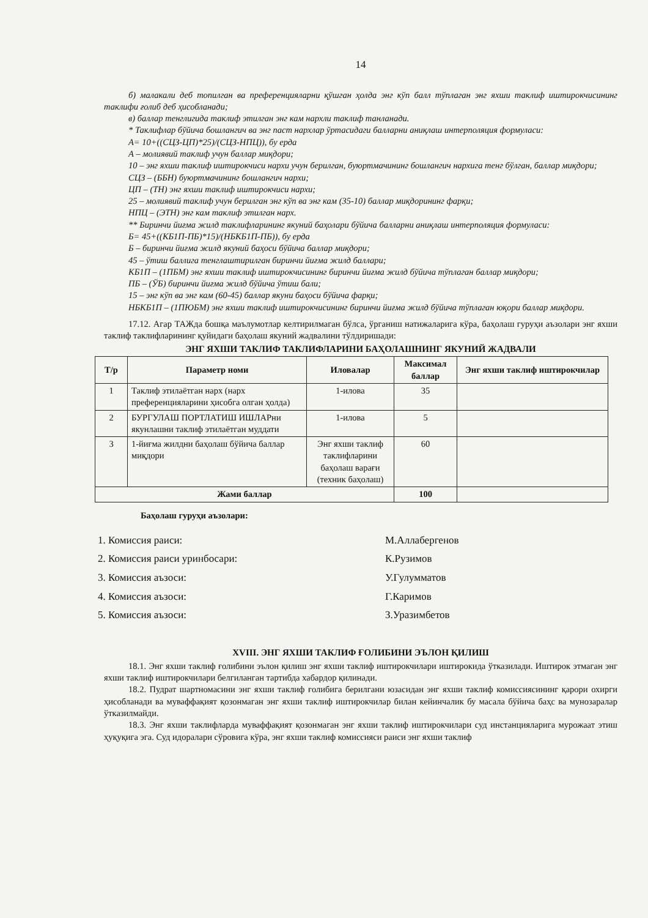14
б) малакали деб топилган ва преференцияларни қўшган ҳолда энг кўп балл тўплаган энг яхши таклиф иштирокчисининг таклифи ғолиб деб ҳисобланади;
в) баллар тенглигида таклиф этилган энг кам нархли таклиф танланади.
* Таклифлар бўйича бошлангич ва энг паст нархлар ўртасидаги балларни аниқлаш интерполяция формуласи:
А= 10+((СЦЗ-ЦП)*25)/(СЦЗ-НПЦ)), бу ерда
А – молиявий таклиф учун баллар миқдори;
10 – энг яхши таклиф иштирокчиси нархи учун берилган, буюртмачининг бошлангич нархига тенг бўлган, баллар миқдори;
СЦЗ – (ББН) буюртмачининг бошлангич нархи;
ЦП – (ТН) энг яхши таклиф иштирокчиси нархи;
25 – молиявий таклиф учун берилган энг кўп ва энг кам (35-10) баллар миқдорининг фарқи;
НПЦ – (ЭТН) энг кам таклиф этилган нарх.
** Биринчи йиғма жилд таклифларининг якуний баҳолари бўйича балларни аниқлаш интерполяция формуласи:
Б= 45+((КБ1П-ПБ)*15)/(НБКБ1П-ПБ)), бу ерда
Б – биринчи йиғма жилд якуний баҳоси бўйича баллар миқдори;
45 – ўтиш баллига тенглаштирилган биринчи йиғма жилд баллари;
КБ1П – (1ПБМ) энг яхши таклиф иштирокчисининг биринчи йиғма жилд бўйича тўплаган баллар миқдори;
ПБ – (ЎБ) биринчи йиғма жилд бўйича ўтиш бали;
15 – энг кўп ва энг кам (60-45) баллар якуни баҳоси бўйича фарқи;
НБКБ1П – (1ПЮБМ) энг яхши таклиф иштирокчисининг биринчи йиғма жилд бўйича тўплаган юқори баллар миқдори.
17.12. Агар ТАЖда бошқа маълумотлар келтирилмаган бўлса, ўрганиш натижаларига кўра, баҳолаш гуруҳи аъзолари энг яхши таклиф таклифларининг қуйидаги баҳолаш якуний жадвалини тўлдиришади:
ЭНГ ЯХШИ ТАКЛИФ ТАКЛИФЛАРИНИ БАҲОЛАШНИНГ ЯКУНИЙ ЖАДВАЛИ
| Т/р | Параметр номи | Иловалар | Максимал баллар | Энг яхши таклиф иштирокчилар |
| --- | --- | --- | --- | --- |
| 1 | Таклиф этилаётган нарх (нарх преференцияларини ҳисобга олган ҳолда) | 1-илова | 35 | |
| 2 | БУРГУЛАШ ПОРТЛАТИШ ИШЛАРни якунлашни таклиф этилаётган муддати | 1-илова | 5 | |
| 3 | 1-йиғма жилдни баҳолаш бўйича баллар миқдори | Энг яхши таклиф таклифларини баҳолаш варағи (техник баҳолаш) | 60 | |
| Жами баллар | | | 100 | |
Баҳолаш гуруҳи аъзолари:
1. Комиссия раиси: М.Аллабергенов
2. Комиссия раиси уринбосари: К.Рузимов
3. Комиссия аъзоси: У.Гулумматов
4. Комиссия аъзоси: Г.Каримов
5. Комиссия аъзоси: З.Уразимбетов
XVIII. ЭНГ ЯХШИ ТАКЛИФ ҒОЛИБИНИ ЭЪЛОН ҚИЛИШ
18.1. Энг яхши таклиф ғолибини эълон қилиш энг яхши таклиф иштирокчилари иштирокида ўтказилади. Иштирок этмаган энг яхши таклиф иштирокчилари белгиланган тартибда хабардор қилинади.
18.2. Пудрат шартномасини энг яхши таклиф ғолибига берилгани юзасидан энг яхши таклиф комиссиясининг қарори охирги ҳисобланади ва муваффақият қозонмаган энг яхши таклиф иштирокчилар билан кейинчалик бу масала бўйича баҳс ва мунозаралар ўтказилмайди.
18.3. Энг яхши таклифларда муваффақият қозонмаган энг яхши таклиф иштирокчилари суд инстанцияларига мурожаат этиш ҳуқуқига эга. Суд идоралари сўровига кўра, энг яхши таклиф комиссияси раиси энг яхши таклиф